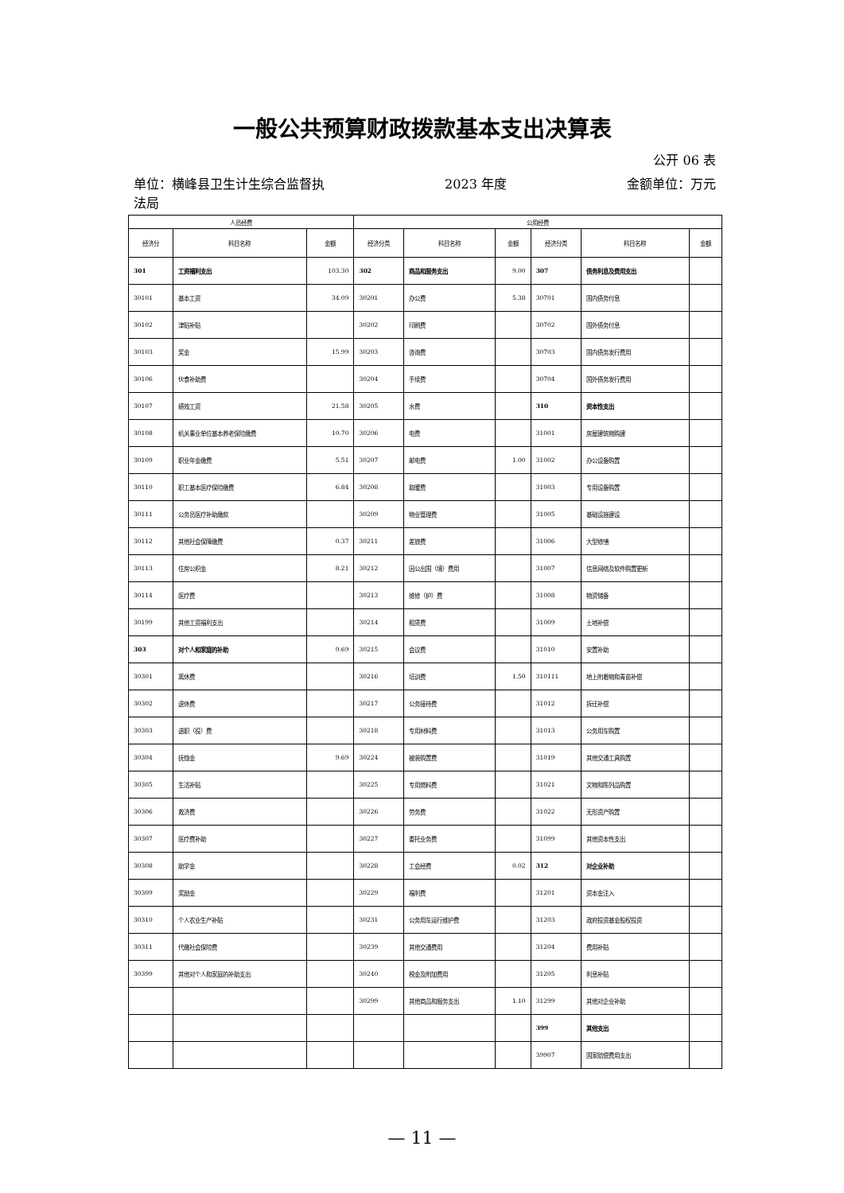一般公共预算财政拨款基本支出决算表
公开 06 表
单位：横峰县卫生计生综合监督执
法局 2023 年度 金额单位：万元
| 人员经费 | | | 公用经费 | | | | | |
| --- | --- | --- | --- | --- | --- | --- | --- | --- |
| 经济分 | 科目名称 | 金额 | 经济分类 | 科目名称 | 金额 | 经济分类 | 科目名称 | 金额 |
| 301 | 工资福利支出 | 103.30 | 302 | 商品和服务支出 | 9.00 | 307 | 债务利息及费用支出 | |
| 30101 | 基本工资 | 34.09 | 30201 | 办公费 | 5.38 | 30701 | 国内债务付息 | |
| 30102 | 津贴补贴 | | 30202 | 印刷费 | | 30702 | 国外债务付息 | |
| 30103 | 奖金 | 15.99 | 30203 | 咨询费 | | 30703 | 国内债务发行费用 | |
| 30106 | 伙食补助费 | | 30204 | 手续费 | | 30704 | 国外债务发行费用 | |
| 30107 | 绩效工资 | 21.58 | 30205 | 水费 | | 310 | 资本性支出 | |
| 30108 | 机关事业单位基本养老保险缴费 | 10.70 | 30206 | 电费 | | 31001 | 房屋建筑物购建 | |
| 30109 | 职业年金缴费 | 5.51 | 30207 | 邮电费 | 1.00 | 31002 | 办公设备购置 | |
| 30110 | 职工基本医疗保险缴费 | 6.84 | 30208 | 取暖费 | | 31003 | 专用设备购置 | |
| 30111 | 公务员医疗补助缴款 | | 30209 | 物业管理费 | | 31005 | 基础设施建设 | |
| 30112 | 其他社会保障缴费 | 0.37 | 30211 | 差旅费 | | 31006 | 大型修缮 | |
| 30113 | 住房公积金 | 8.21 | 30212 | 因公出国（境）费用 | | 31007 | 信息网络及软件购置更新 | |
| 30114 | 医疗费 | | 30213 | 维修（护）费 | | 31008 | 物资储备 | |
| 30199 | 其他工资福利支出 | | 30214 | 租赁费 | | 31009 | 土地补偿 | |
| 303 | 对个人和家庭的补助 | 9.69 | 30215 | 会议费 | | 31010 | 安置补助 | |
| 30301 | 离休费 | | 30216 | 培训费 | 1.50 | 310111 | 地上附着物和青苗补偿 | |
| 30302 | 退休费 | | 30217 | 公务接待费 | | 31012 | 拆迁补偿 | |
| 30303 | 退职（役）费 | | 30218 | 专用材料费 | | 31013 | 公务用车购置 | |
| 30304 | 抚恤金 | 9.69 | 30224 | 被装购置费 | | 31019 | 其他交通工具购置 | |
| 30305 | 生活补贴 | | 30225 | 专用燃料费 | | 31021 | 文物和陈列品购置 | |
| 30306 | 救济费 | | 30226 | 劳务费 | | 31022 | 无形资产购置 | |
| 30307 | 医疗费补助 | | 30227 | 委托业务费 | | 31099 | 其他资本性支出 | |
| 30308 | 助学金 | | 30228 | 工会经费 | 0.02 | 312 | 对企业补助 | |
| 30309 | 奖励金 | | 30229 | 福利费 | | 31201 | 资本金注入 | |
| 30310 | 个人农业生产补贴 | | 30231 | 公务用车运行维护费 | | 31203 | 政府投资基金股权投资 | |
| 30311 | 代缴社会保险费 | | 30239 | 其他交通费用 | | 31204 | 费用补贴 | |
| 30399 | 其他对个人和家庭的补助支出 | | 30240 | 税金及附加费用 | | 31205 | 利息补贴 | |
| | | | 30299 | 其他商品和服务支出 | 1.10 | 31299 | 其他对企业补助 | |
| | | | | | | 399 | 其他支出 | |
| | | | | | | 39907 | 国家赔偿费用支出 | |
— 11 —